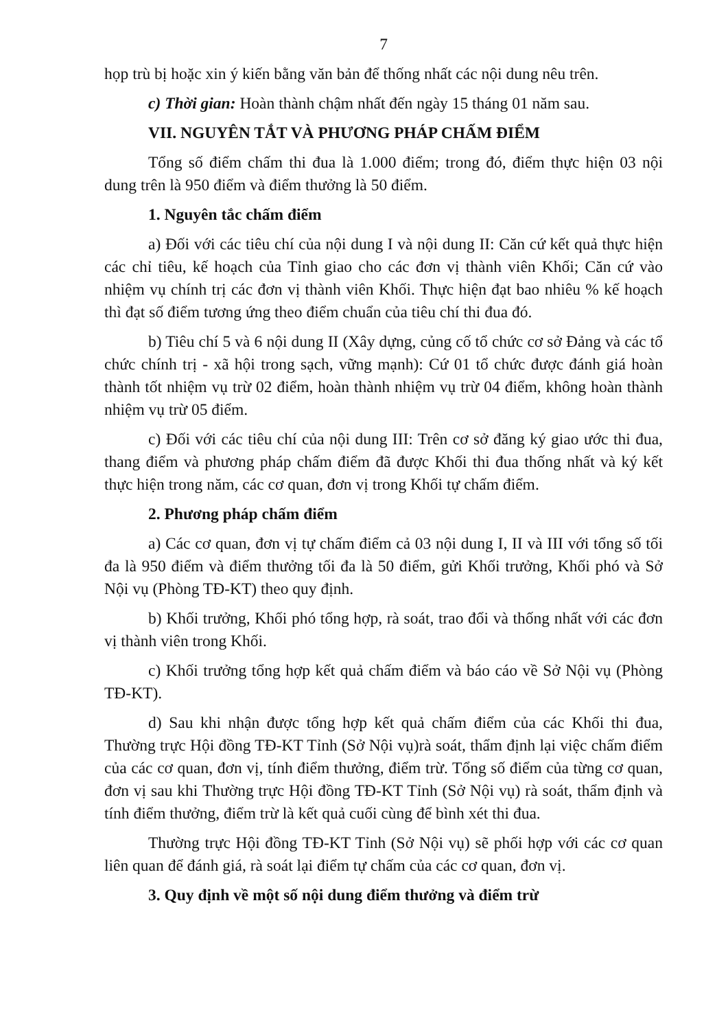7
họp trù bị hoặc xin ý kiến bằng văn bản để thống nhất các nội dung nêu trên.
c) Thời gian: Hoàn thành chậm nhất đến ngày 15 tháng 01 năm sau.
VII. NGUYÊN TẮT VÀ PHƯƠNG PHÁP CHẤM ĐIỂM
Tổng số điểm chấm thi đua là 1.000 điểm; trong đó, điểm thực hiện 03 nội dung trên là 950 điểm và điểm thưởng là 50 điểm.
1. Nguyên tắc chấm điểm
a) Đối với các tiêu chí của nội dung I và nội dung II: Căn cứ kết quả thực hiện các chỉ tiêu, kế hoạch của Tỉnh giao cho các đơn vị thành viên Khối; Căn cứ vào nhiệm vụ chính trị các đơn vị thành viên Khối. Thực hiện đạt bao nhiêu % kế hoạch thì đạt số điểm tương ứng theo điểm chuẩn của tiêu chí thi đua đó.
b) Tiêu chí 5 và 6 nội dung II (Xây dựng, củng cố tổ chức cơ sở Đảng và các tổ chức chính trị - xã hội trong sạch, vững mạnh): Cứ 01 tổ chức được đánh giá hoàn thành tốt nhiệm vụ trừ 02 điểm, hoàn thành nhiệm vụ trừ 04 điểm, không hoàn thành nhiệm vụ trừ 05 điểm.
c) Đối với các tiêu chí của nội dung III: Trên cơ sở đăng ký giao ước thi đua, thang điểm và phương pháp chấm điểm đã được Khối thi đua thống nhất và ký kết thực hiện trong năm, các cơ quan, đơn vị trong Khối tự chấm điểm.
2. Phương pháp chấm điểm
a) Các cơ quan, đơn vị tự chấm điểm cả 03 nội dung I, II và III với tổng số tối đa là 950 điểm và điểm thưởng tối đa là 50 điểm, gửi Khối trưởng, Khối phó và Sở Nội vụ (Phòng TĐ-KT) theo quy định.
b) Khối trưởng, Khối phó tổng hợp, rà soát, trao đổi và thống nhất với các đơn vị thành viên trong Khối.
c) Khối trưởng tổng hợp kết quả chấm điểm và báo cáo về Sở Nội vụ (Phòng TĐ-KT).
d) Sau khi nhận được tổng hợp kết quả chấm điểm của các Khối thi đua, Thường trực Hội đồng TĐ-KT Tỉnh (Sở Nội vụ)rà soát, thẩm định lại việc chấm điểm của các cơ quan, đơn vị, tính điểm thưởng, điểm trừ. Tổng số điểm của từng cơ quan, đơn vị sau khi Thường trực Hội đồng TĐ-KT Tỉnh (Sở Nội vụ) rà soát, thẩm định và tính điểm thưởng, điểm trừ là kết quả cuối cùng để bình xét thi đua.
Thường trực Hội đồng TĐ-KT Tỉnh (Sở Nội vụ) sẽ phối hợp với các cơ quan liên quan để đánh giá, rà soát lại điểm tự chấm của các cơ quan, đơn vị.
3. Quy định về một số nội dung điểm thưởng và điểm trừ